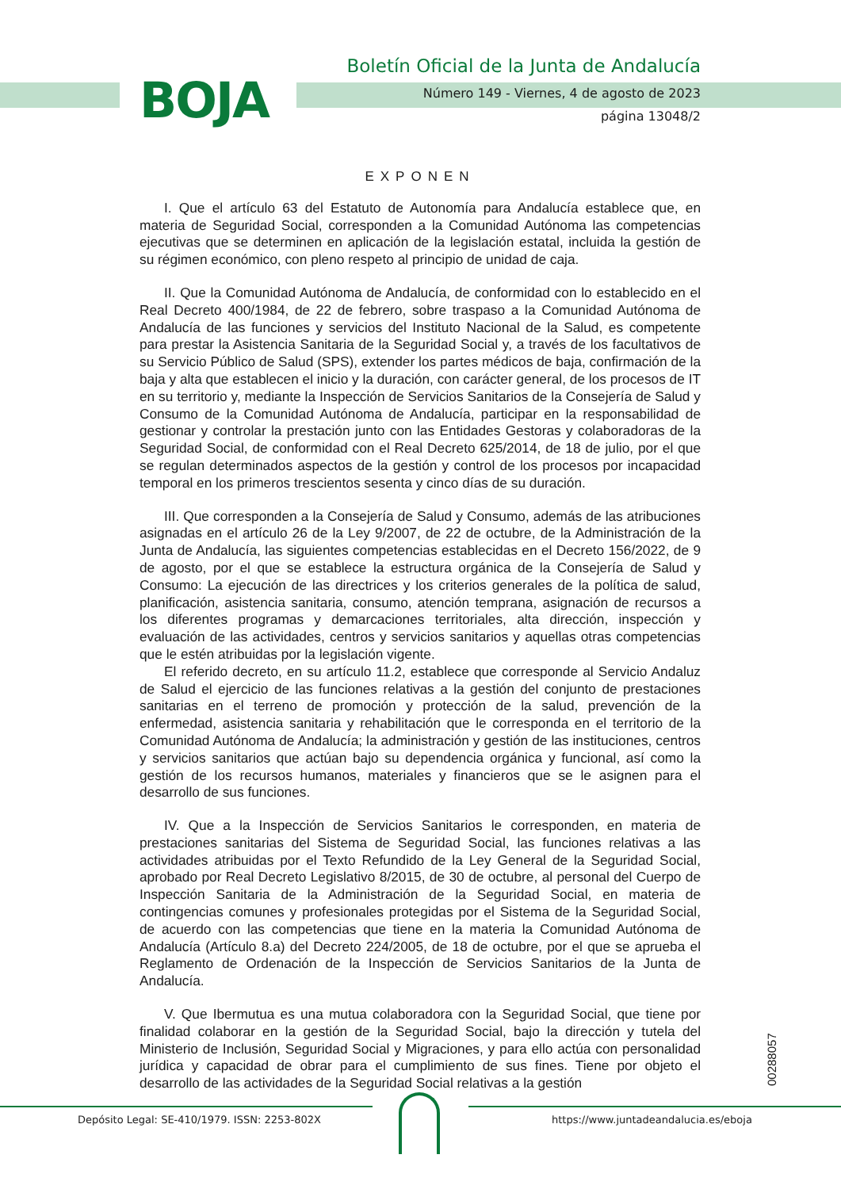BOJA
Boletín Oficial de la Junta de Andalucía
Número 149 - Viernes, 4 de agosto de 2023
página 13048/2
EXPONEN
I. Que el artículo 63 del Estatuto de Autonomía para Andalucía establece que, en materia de Seguridad Social, corresponden a la Comunidad Autónoma las competencias ejecutivas que se determinen en aplicación de la legislación estatal, incluida la gestión de su régimen económico, con pleno respeto al principio de unidad de caja.
II. Que la Comunidad Autónoma de Andalucía, de conformidad con lo establecido en el Real Decreto 400/1984, de 22 de febrero, sobre traspaso a la Comunidad Autónoma de Andalucía de las funciones y servicios del Instituto Nacional de la Salud, es competente para prestar la Asistencia Sanitaria de la Seguridad Social y, a través de los facultativos de su Servicio Público de Salud (SPS), extender los partes médicos de baja, confirmación de la baja y alta que establecen el inicio y la duración, con carácter general, de los procesos de IT en su territorio y, mediante la Inspección de Servicios Sanitarios de la Consejería de Salud y Consumo de la Comunidad Autónoma de Andalucía, participar en la responsabilidad de gestionar y controlar la prestación junto con las Entidades Gestoras y colaboradoras de la Seguridad Social, de conformidad con el Real Decreto 625/2014, de 18 de julio, por el que se regulan determinados aspectos de la gestión y control de los procesos por incapacidad temporal en los primeros trescientos sesenta y cinco días de su duración.
III. Que corresponden a la Consejería de Salud y Consumo, además de las atribuciones asignadas en el artículo 26 de la Ley 9/2007, de 22 de octubre, de la Administración de la Junta de Andalucía, las siguientes competencias establecidas en el Decreto 156/2022, de 9 de agosto, por el que se establece la estructura orgánica de la Consejería de Salud y Consumo: La ejecución de las directrices y los criterios generales de la política de salud, planificación, asistencia sanitaria, consumo, atención temprana, asignación de recursos a los diferentes programas y demarcaciones territoriales, alta dirección, inspección y evaluación de las actividades, centros y servicios sanitarios y aquellas otras competencias que le estén atribuidas por la legislación vigente.
El referido decreto, en su artículo 11.2, establece que corresponde al Servicio Andaluz de Salud el ejercicio de las funciones relativas a la gestión del conjunto de prestaciones sanitarias en el terreno de promoción y protección de la salud, prevención de la enfermedad, asistencia sanitaria y rehabilitación que le corresponda en el territorio de la Comunidad Autónoma de Andalucía; la administración y gestión de las instituciones, centros y servicios sanitarios que actúan bajo su dependencia orgánica y funcional, así como la gestión de los recursos humanos, materiales y financieros que se le asignen para el desarrollo de sus funciones.
IV. Que a la Inspección de Servicios Sanitarios le corresponden, en materia de prestaciones sanitarias del Sistema de Seguridad Social, las funciones relativas a las actividades atribuidas por el Texto Refundido de la Ley General de la Seguridad Social, aprobado por Real Decreto Legislativo 8/2015, de 30 de octubre, al personal del Cuerpo de Inspección Sanitaria de la Administración de la Seguridad Social, en materia de contingencias comunes y profesionales protegidas por el Sistema de la Seguridad Social, de acuerdo con las competencias que tiene en la materia la Comunidad Autónoma de Andalucía (Artículo 8.a) del Decreto 224/2005, de 18 de octubre, por el que se aprueba el Reglamento de Ordenación de la Inspección de Servicios Sanitarios de la Junta de Andalucía.
V. Que Ibermutua es una mutua colaboradora con la Seguridad Social, que tiene por finalidad colaborar en la gestión de la Seguridad Social, bajo la dirección y tutela del Ministerio de Inclusión, Seguridad Social y Migraciones, y para ello actúa con personalidad jurídica y capacidad de obrar para el cumplimiento de sus fines. Tiene por objeto el desarrollo de las actividades de la Seguridad Social relativas a la gestión
00288057
Depósito Legal: SE-410/1979. ISSN: 2253-802X
https://www.juntadeandalucia.es/eboja